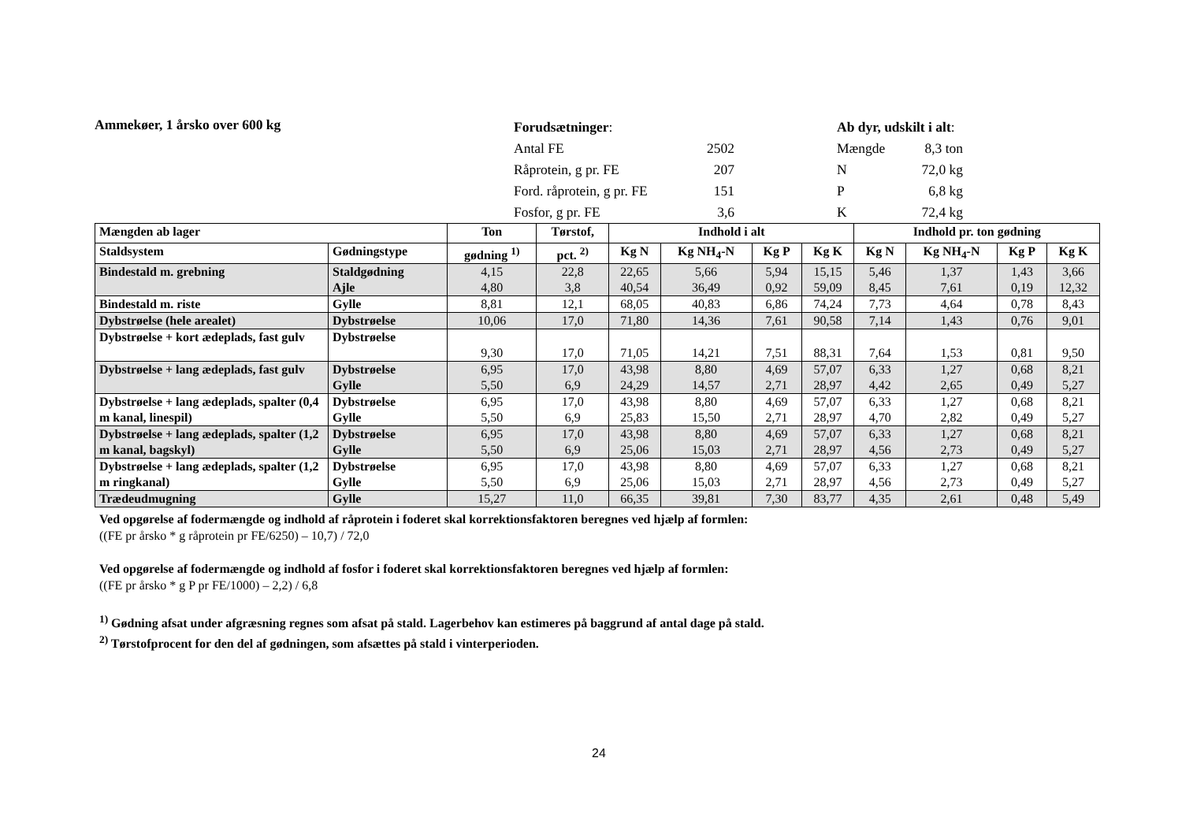Ammekøer, 1 årsko over 600 kg
Forudsætninger:
Antal FE 2502
Råprotein, g pr. FE 207
Ford. råprotein, g pr. FE 151
Fosfor, g pr. FE 3,6
Ab dyr, udskilt i alt:
Mængde 8,3 ton
N 72,0 kg
P 6,8 kg
K 72,4 kg
| Mængden ab lager | | Ton | Tørstof, | Indhold i alt | | | | Indhold pr. ton gødning | | | |
| --- | --- | --- | --- | --- | --- | --- | --- | --- | --- | --- | --- |
| Staldsystem | Gødningstype | gødning <sup>1)</sup> | pct. <sup>2)</sup> | Kg N | Kg NH<sub>4</sub>-N | Kg P | Kg K | Kg N | Kg NH<sub>4</sub>-N | Kg P | Kg K |
| Bindestald m. grebning | Staldgødning Ajle | 4,15 4,80 | 22,8 3,8 | 22,65 40,54 | 5,66 36,49 | 5,94 0,92 | 15,15 59,09 | 5,46 8,45 | 1,37 7,61 | 1,43 0,19 | 3,66 12,32 |
| Bindestald m. riste | Gylle | 8,81 | 12,1 | 68,05 | 40,83 | 6,86 | 74,24 | 7,73 | 4,64 | 0,78 | 8,43 |
| Dybstrøelse (hele arealet) | Dybstrøelse | 10,06 | 17,0 | 71,80 | 14,36 | 7,61 | 90,58 | 7,14 | 1,43 | 0,76 | 9,01 |
| Dybstrøelse + kort ædeplads, fast gulv | Dybstrøelse | 9,30 | 17,0 | 71,05 | 14,21 | 7,51 | 88,31 | 7,64 | 1,53 | 0,81 | 9,50 |
| Dybstrøelse + lang ædeplads, fast gulv | Dybstrøelse Gylle | 6,95 5,50 | 17,0 6,9 | 43,98 24,29 | 8,80 14,57 | 4,69 2,71 | 57,07 28,97 | 6,33 4,42 | 1,27 2,65 | 0,68 0,49 | 8,21 5,27 |
| Dybstrøelse + lang ædeplads, spalter (0,4 m kanal, linespil) | Dybstrøelse Gylle | 6,95 5,50 | 17,0 6,9 | 43,98 25,83 | 8,80 15,50 | 4,69 2,71 | 57,07 28,97 | 6,33 4,70 | 1,27 2,82 | 0,68 0,49 | 8,21 5,27 |
| Dybstrøelse + lang ædeplads, spalter (1,2 m kanal, bagskyl) | Dybstrøelse Gylle | 6,95 5,50 | 17,0 6,9 | 43,98 25,06 | 8,80 15,03 | 4,69 2,71 | 57,07 28,97 | 6,33 4,56 | 1,27 2,73 | 0,68 0,49 | 8,21 5,27 |
| Dybstrøelse + lang ædeplads, spalter (1,2 m ringkanal) | Dybstrøelse Gylle | 6,95 5,50 | 17,0 6,9 | 43,98 25,06 | 8,80 15,03 | 4,69 2,71 | 57,07 28,97 | 6,33 4,56 | 1,27 2,73 | 0,68 0,49 | 8,21 5,27 |
| Trædeudmugning | Gylle | 15,27 | 11,0 | 66,35 | 39,81 | 7,30 | 83,77 | 4,35 | 2,61 | 0,48 | 5,49 |
Ved opgørelse af fodermængde og indhold af råprotein i foderet skal korrektionsfaktoren beregnes ved hjælp af formlen:
((FE pr årsko * g råprotein pr FE/6250) – 10,7) / 72,0
Ved opgørelse af fodermængde og indhold af fosfor i foderet skal korrektionsfaktoren beregnes ved hjælp af formlen:
((FE pr årsko * g P pr FE/1000) – 2,2) / 6,8
<sup>1)</sup> Gødning afsat under afgræsning regnes som afsat på stald. Lagerbehov kan estimeres på baggrund af antal dage på stald.
<sup>2)</sup> Tørstofprocent for den del af gødningen, som afsættes på stald i vinterperioden.
24